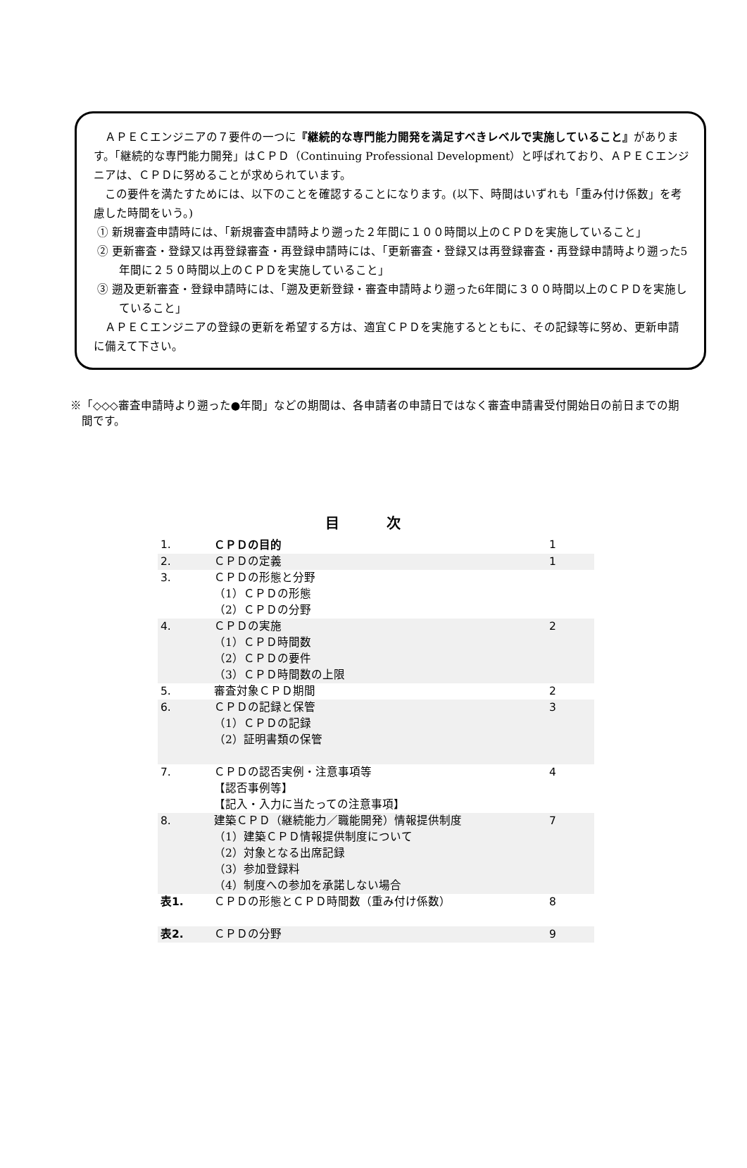ＡＰＥＣエンジニアの７要件の一つに『継続的な専門能力開発を満足すべきレベルで実施していること』があります。「継続的な専門能力開発」はＣＰＤ（Continuing Professional Development）と呼ばれており、ＡＰＥＣエンジニアは、ＣＰＤに努めることが求められています。
この要件を満たすためには、以下のことを確認することになります。(以下、時間はいずれも「重み付け係数」を考慮した時間をいう。)
① 新規審査申請時には、「新規審査申請時より遡った２年間に１００時間以上のＣＰＤを実施していること」
② 更新審査・登録又は再登録審査・再登録申請時には、「更新審査・登録又は再登録審査・再登録申請時より遡った5年間に２５０時間以上のＣＰＤを実施していること」
③ 遡及更新審査・登録申請時には、「遡及更新登録・審査申請時より遡った6年間に３００時間以上のＣＰＤを実施していること」
ＡＰＥＣエンジニアの登録の更新を希望する方は、適宜ＣＰＤを実施するとともに、その記録等に努め、更新申請に備えて下さい。
※「◇◇◇審査申請時より遡った●年間」などの期間は、各申請者の申請日ではなく審査申請書受付開始日の前日までの期間です。
目 次
| 1. | ＣＰＤの目的 | 1 |
| 2. | ＣＰＤの定義 | 1 |
| 3. | ＣＰＤの形態と分野 （1）ＣＰＤの形態 （2）ＣＰＤの分野 | |
| 4. | ＣＰＤの実施 （1）ＣＰＤ時間数 （2）ＣＰＤの要件 （3）ＣＰＤ時間数の上限 | 2 |
| 5. | 審査対象ＣＰＤ期間 | 2 |
| 6. | ＣＰＤの記録と保管 （1）ＣＰＤの記録 （2）証明書類の保管 | 3 |
| 7. | ＣＰＤの認否実例・注意事項等 【認否事例等】 【記入・入力に当たっての注意事項】 | 4 |
| 8. | 建築ＣＰＤ（継続能力／職能開発）情報提供制度 （1）建築ＣＰＤ情報提供制度について （2）対象となる出席記録 （3）参加登録料 （4）制度への参加を承諾しない場合 | 7 |
| 表1. | ＣＰＤの形態とＣＰＤ時間数（重み付け係数） | 8 |
| 表2. | ＣＰＤの分野 | 9 |